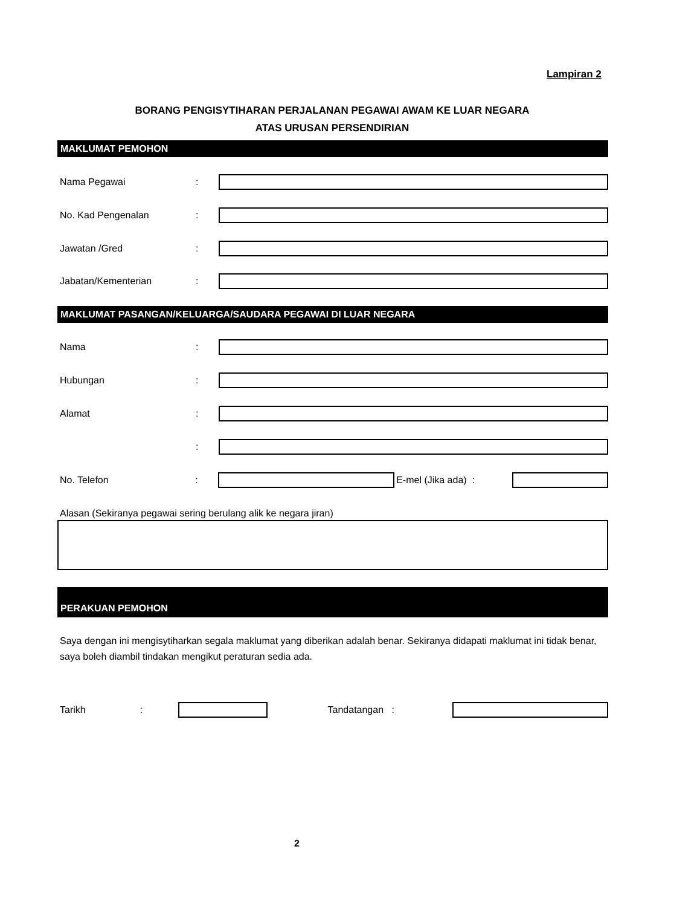Lampiran 2
BORANG PENGISYTIHARAN PERJALANAN PEGAWAI AWAM KE LUAR NEGARA
ATAS URUSAN PERSENDIRIAN
MAKLUMAT PEMOHON
Nama Pegawai:
No. Kad Pengenalan:
Jawatan /Gred:
Jabatan/Kementerian:
MAKLUMAT PASANGAN/KELUARGA/SAUDARA PEGAWAI DI LUAR NEGARA
Nama:
Hubungan:
Alamat:
:
No. Telefon: E-mel (Jika ada) :
Alasan (Sekiranya pegawai sering berulang alik ke negara jiran)
PERAKUAN PEMOHON
Saya dengan ini mengisytiharkan segala maklumat yang diberikan adalah benar. Sekiranya didapati maklumat ini tidak benar, saya boleh diambil tindakan mengikut peraturan sedia ada.
Tarikh: Tandatangan :
2